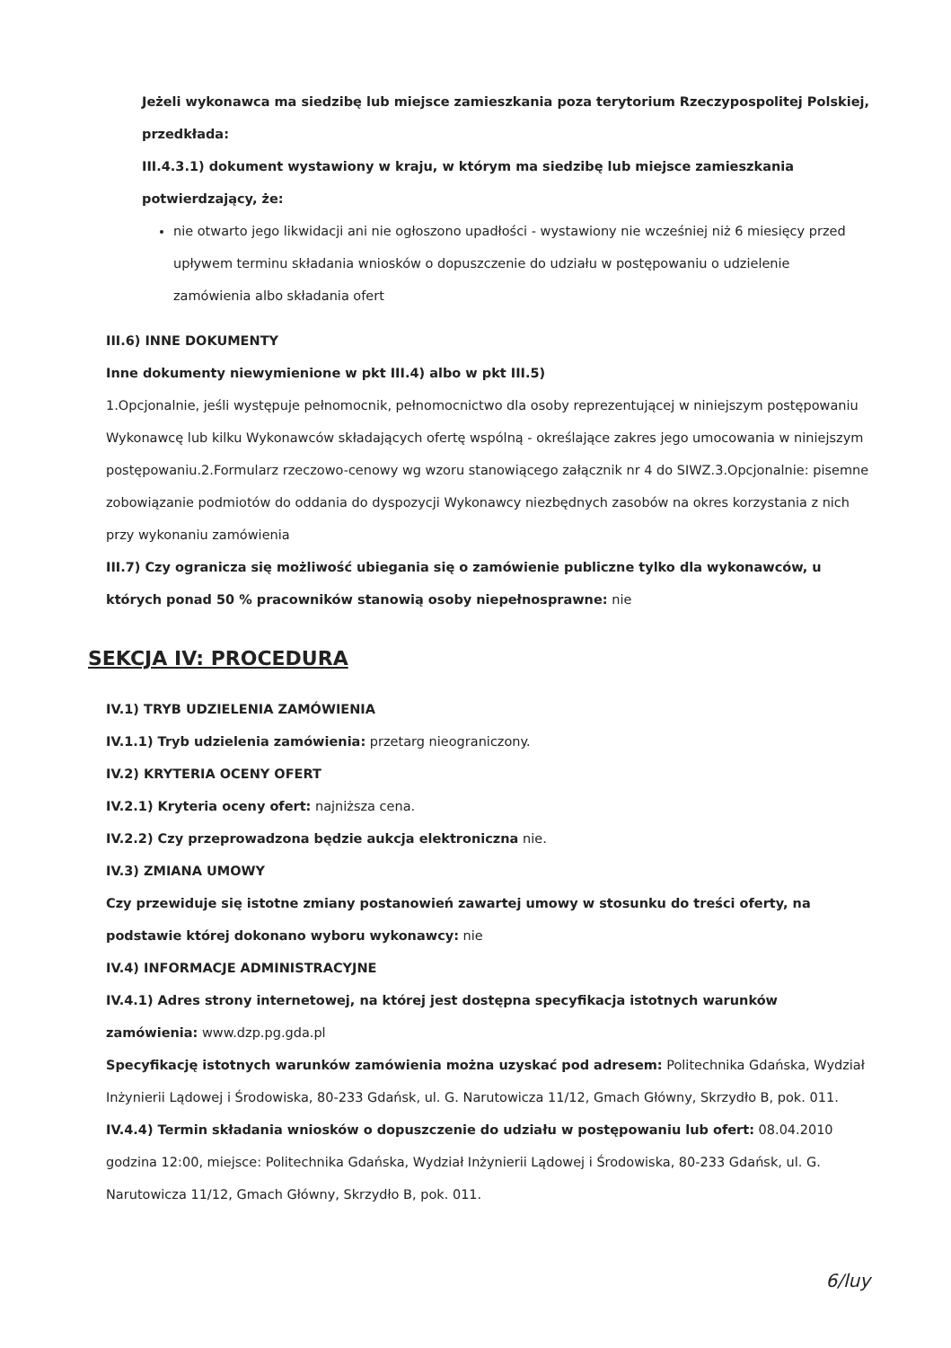Jeżeli wykonawca ma siedzibę lub miejsce zamieszkania poza terytorium Rzeczypospolitej Polskiej, przedkłada:
III.4.3.1) dokument wystawiony w kraju, w którym ma siedzibę lub miejsce zamieszkania potwierdzający, że:
nie otwarto jego likwidacji ani nie ogłoszono upadłości - wystawiony nie wcześniej niż 6 miesięcy przed upływem terminu składania wniosków o dopuszczenie do udziału w postępowaniu o udzielenie zamówienia albo składania ofert
III.6) INNE DOKUMENTY
Inne dokumenty niewymienione w pkt III.4) albo w pkt III.5)
1.Opcjonalnie, jeśli występuje pełnomocnik, pełnomocnictwo dla osoby reprezentującej w niniejszym postępowaniu Wykonawcę lub kilku Wykonawców składających ofertę wspólną - określające zakres jego umocowania w niniejszym postępowaniu.2.Formularz rzeczowo-cenowy wg wzoru stanowiącego załącznik nr 4 do SIWZ.3.Opcjonalnie: pisemne zobowiązanie podmiotów do oddania do dyspozycji Wykonawcy niezbędnych zasobów na okres korzystania z nich przy wykonaniu zamówienia
III.7) Czy ogranicza się możliwość ubiegania się o zamówienie publiczne tylko dla wykonawców, u których ponad 50 % pracowników stanowią osoby niepełnosprawne: nie
SEKCJA IV: PROCEDURA
IV.1) TRYB UDZIELENIA ZAMÓWIENIA
IV.1.1) Tryb udzielenia zamówienia: przetarg nieograniczony.
IV.2) KRYTERIA OCENY OFERT
IV.2.1) Kryteria oceny ofert: najniższa cena.
IV.2.2) Czy przeprowadzona będzie aukcja elektroniczna nie.
IV.3) ZMIANA UMOWY
Czy przewiduje się istotne zmiany postanowień zawartej umowy w stosunku do treści oferty, na podstawie której dokonano wyboru wykonawcy: nie
IV.4) INFORMACJE ADMINISTRACYJNE
IV.4.1) Adres strony internetowej, na której jest dostępna specyfikacja istotnych warunków zamówienia: www.dzp.pg.gda.pl
Specyfikację istotnych warunków zamówienia można uzyskać pod adresem: Politechnika Gdańska, Wydział Inżynierii Lądowej i Środowiska, 80-233 Gdańsk, ul. G. Narutowicza 11/12, Gmach Główny, Skrzydło B, pok. 011.
IV.4.4) Termin składania wniosków o dopuszczenie do udziału w postępowaniu lub ofert: 08.04.2010 godzina 12:00, miejsce: Politechnika Gdańska, Wydział Inżynierii Lądowej i Środowiska, 80-233 Gdańsk, ul. G. Narutowicza 11/12, Gmach Główny, Skrzydło B, pok. 011.
6/luy